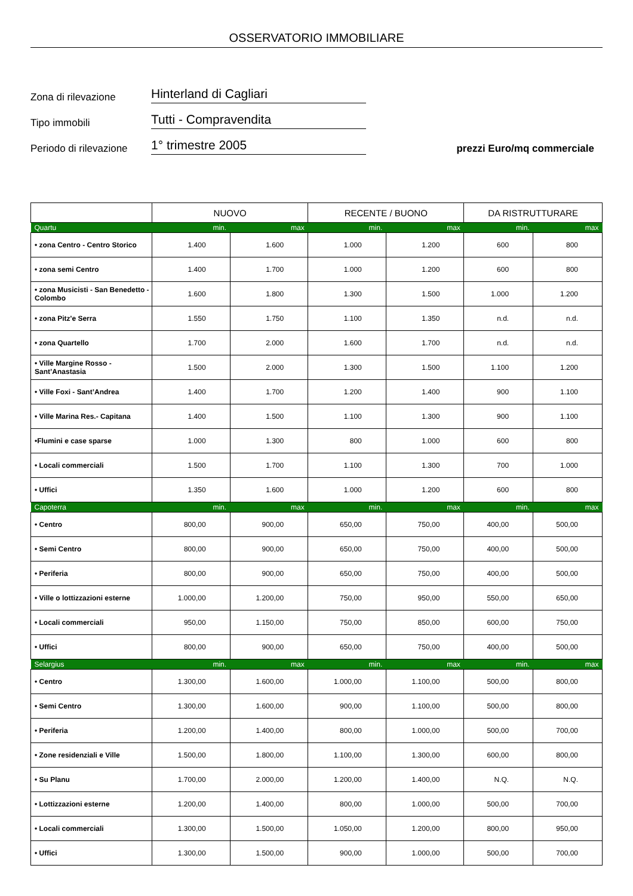OSSERVATORIO IMMOBILIARE
Zona di rilevazione
Hinterland di Cagliari
Tipo immobili
Tutti - Compravendita
Periodo di rilevazione
1° trimestre 2005
prezzi Euro/mq commerciale
| | NUOVO | | RECENTE / BUONO | | DA RISTRUTTURARE | |
| --- | --- | --- | --- | --- | --- | --- |
| Quartu | min. | max | min. | max | min. | max |
| • zona Centro - Centro Storico | 1.400 | 1.600 | 1.000 | 1.200 | 600 | 800 |
| • zona semi Centro | 1.400 | 1.700 | 1.000 | 1.200 | 600 | 800 |
| • zona Musicisti - San Benedetto - Colombo | 1.600 | 1.800 | 1.300 | 1.500 | 1.000 | 1.200 |
| • zona Pitz'e Serra | 1.550 | 1.750 | 1.100 | 1.350 | n.d. | n.d. |
| • zona Quartello | 1.700 | 2.000 | 1.600 | 1.700 | n.d. | n.d. |
| • Ville Margine Rosso - Sant’Anastasia | 1.500 | 2.000 | 1.300 | 1.500 | 1.100 | 1.200 |
| • Ville Foxi - Sant’Andrea | 1.400 | 1.700 | 1.200 | 1.400 | 900 | 1.100 |
| • Ville Marina Res.- Capitana | 1.400 | 1.500 | 1.100 | 1.300 | 900 | 1.100 |
| •Flumini e case sparse | 1.000 | 1.300 | 800 | 1.000 | 600 | 800 |
| • Locali commerciali | 1.500 | 1.700 | 1.100 | 1.300 | 700 | 1.000 |
| • Uffici | 1.350 | 1.600 | 1.000 | 1.200 | 600 | 800 |
| Capoterra | min. | max | min. | max | min. | max |
| • Centro | 800,00 | 900,00 | 650,00 | 750,00 | 400,00 | 500,00 |
| • Semi Centro | 800,00 | 900,00 | 650,00 | 750,00 | 400,00 | 500,00 |
| • Periferia | 800,00 | 900,00 | 650,00 | 750,00 | 400,00 | 500,00 |
| • Ville o lottizzazioni esterne | 1.000,00 | 1.200,00 | 750,00 | 950,00 | 550,00 | 650,00 |
| • Locali commerciali | 950,00 | 1.150,00 | 750,00 | 850,00 | 600,00 | 750,00 |
| • Uffici | 800,00 | 900,00 | 650,00 | 750,00 | 400,00 | 500,00 |
| Selargius | min. | max | min. | max | min. | max |
| • Centro | 1.300,00 | 1.600,00 | 1.000,00 | 1.100,00 | 500,00 | 800,00 |
| • Semi Centro | 1.300,00 | 1.600,00 | 900,00 | 1.100,00 | 500,00 | 800,00 |
| • Periferia | 1.200,00 | 1.400,00 | 800,00 | 1.000,00 | 500,00 | 700,00 |
| • Zone residenziali e Ville | 1.500,00 | 1.800,00 | 1.100,00 | 1.300,00 | 600,00 | 800,00 |
| • Su Planu | 1.700,00 | 2.000,00 | 1.200,00 | 1.400,00 | N.Q. | N.Q. |
| • Lottizzazioni esterne | 1.200,00 | 1.400,00 | 800,00 | 1.000,00 | 500,00 | 700,00 |
| • Locali commerciali | 1.300,00 | 1.500,00 | 1.050,00 | 1.200,00 | 800,00 | 950,00 |
| • Uffici | 1.300,00 | 1.500,00 | 900,00 | 1.000,00 | 500,00 | 700,00 |